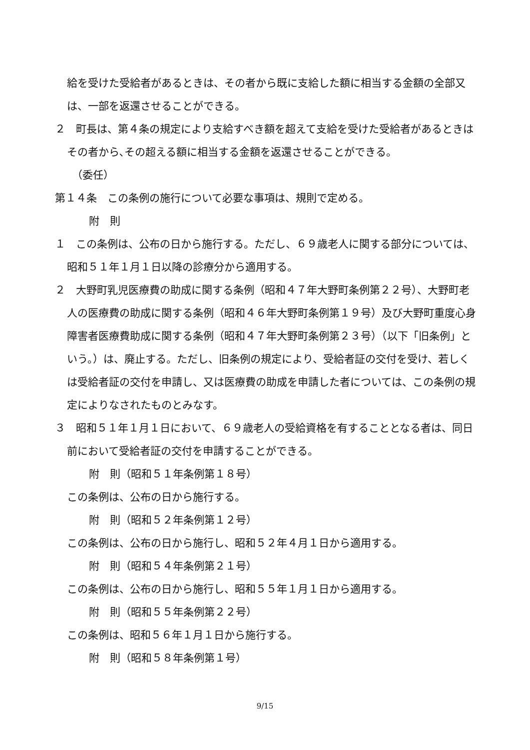給を受けた受給者があるときは、その者から既に支給した額に相当する金額の全部又は、一部を返還させることができる。
２　町長は、第４条の規定により支給すべき額を超えて支給を受けた受給者があるときはその者から､その超える額に相当する金額を返還させることができる。
（委任）
第１４条　この条例の施行について必要な事項は、規則で定める。
附　則
１　この条例は、公布の日から施行する。ただし、６９歳老人に関する部分については、昭和５１年１月１日以降の診療分から適用する。
２　大野町乳児医療費の助成に関する条例（昭和４７年大野町条例第２２号）、大野町老人の医療費の助成に関する条例（昭和４６年大野町条例第１９号）及び大野町重度心身障害者医療費助成に関する条例（昭和４７年大野町条例第２３号）（以下「旧条例」という。）は、廃止する。ただし、旧条例の規定により、受給者証の交付を受け、若しくは受給者証の交付を申請し、又は医療費の助成を申請した者については、この条例の規定によりなされたものとみなす。
３　昭和５１年１月１日において、６９歳老人の受給資格を有することとなる者は、同日前において受給者証の交付を申請することができる。
附　則（昭和５１年条例第１８号）
この条例は、公布の日から施行する。
附　則（昭和５２年条例第１２号）
この条例は、公布の日から施行し、昭和５２年４月１日から適用する。
附　則（昭和５４年条例第２１号）
この条例は、公布の日から施行し、昭和５５年１月１日から適用する。
附　則（昭和５５年条例第２２号）
この条例は、昭和５６年１月１日から施行する。
附　則（昭和５８年条例第１号）
9/15